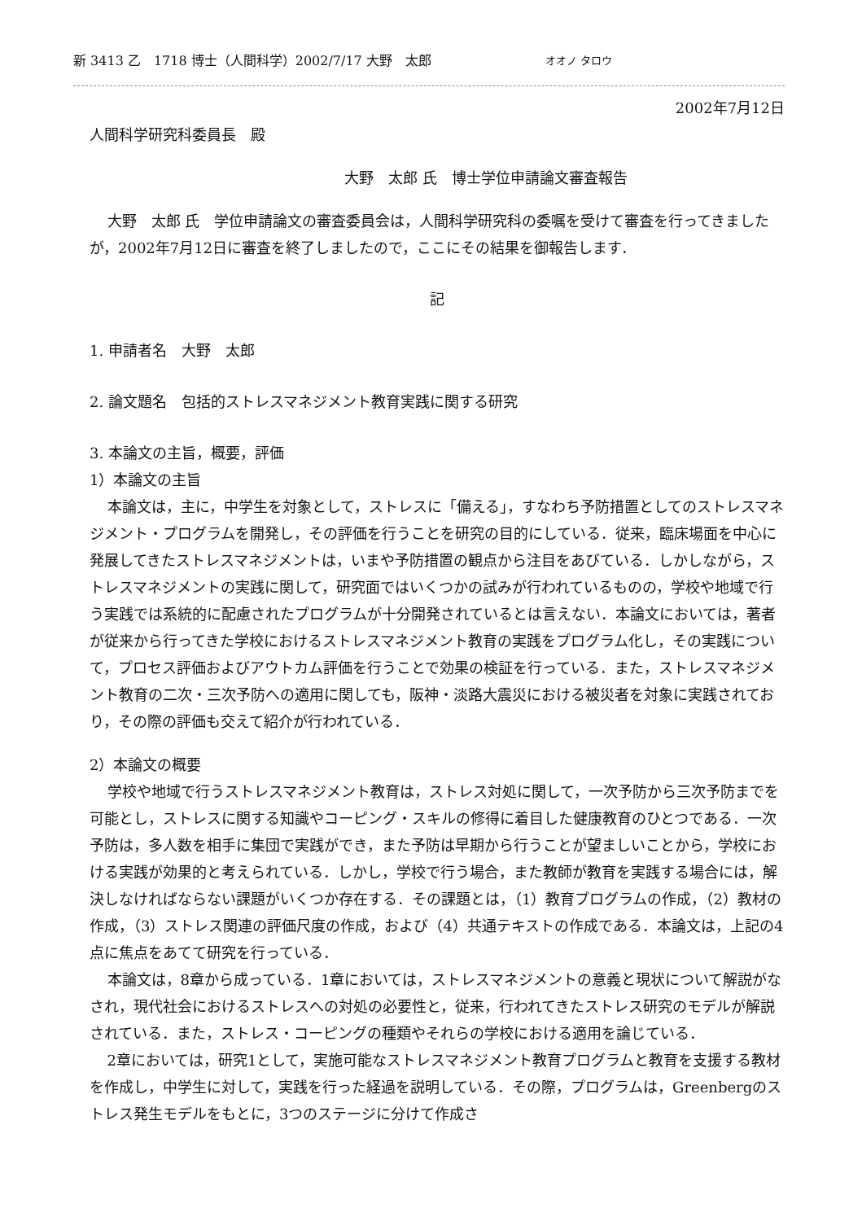新 3413 乙　1718 博士（人間科学）2002/7/17 大野　太郎 オオノ タロウ
2002年7月12日
人間科学研究科委員長　殿
大野　太郎 氏　博士学位申請論文審査報告
大野　太郎 氏　学位申請論文の審査委員会は，人間科学研究科の委嘱を受けて審査を行ってきましたが，2002年7月12日に審査を終了しましたので，ここにその結果を御報告します．
記
1. 申請者名　大野　太郎
2. 論文題名　包括的ストレスマネジメント教育実践に関する研究
3. 本論文の主旨，概要，評価
1）本論文の主旨
本論文は，主に，中学生を対象として，ストレスに「備える」，すなわち予防措置としてのストレスマネジメント・プログラムを開発し，その評価を行うことを研究の目的にしている．従来，臨床場面を中心に発展してきたストレスマネジメントは，いまや予防措置の観点から注目をあびている．しかしながら，ストレスマネジメントの実践に関して，研究面ではいくつかの試みが行われているものの，学校や地域で行う実践では系統的に配慮されたプログラムが十分開発されているとは言えない．本論文においては，著者が従来から行ってきた学校におけるストレスマネジメント教育の実践をプログラム化し，その実践について，プロセス評価およびアウトカム評価を行うことで効果の検証を行っている．また，ストレスマネジメント教育の二次・三次予防への適用に関しても，阪神・淡路大震災における被災者を対象に実践されており，その際の評価も交えて紹介が行われている．
2）本論文の概要
学校や地域で行うストレスマネジメント教育は，ストレス対処に関して，一次予防から三次予防までを可能とし，ストレスに関する知識やコーピング・スキルの修得に着目した健康教育のひとつである．一次予防は，多人数を相手に集団で実践ができ，また予防は早期から行うことが望ましいことから，学校における実践が効果的と考えられている．しかし，学校で行う場合，また教師が教育を実践する場合には，解決しなければならない課題がいくつか存在する．その課題とは，（1）教育プログラムの作成，（2）教材の作成，（3）ストレス関連の評価尺度の作成，および（4）共通テキストの作成である．本論文は，上記の4点に焦点をあてて研究を行っている．
本論文は，8章から成っている．1章においては，ストレスマネジメントの意義と現状について解説がなされ，現代社会におけるストレスへの対処の必要性と，従来，行われてきたストレス研究のモデルが解説されている．また，ストレス・コーピングの種類やそれらの学校における適用を論じている．
2章においては，研究1として，実施可能なストレスマネジメント教育プログラムと教育を支援する教材を作成し，中学生に対して，実践を行った経過を説明している．その際，プログラムは，Greenbergのストレス発生モデルをもとに，3つのステージに分けて作成さ